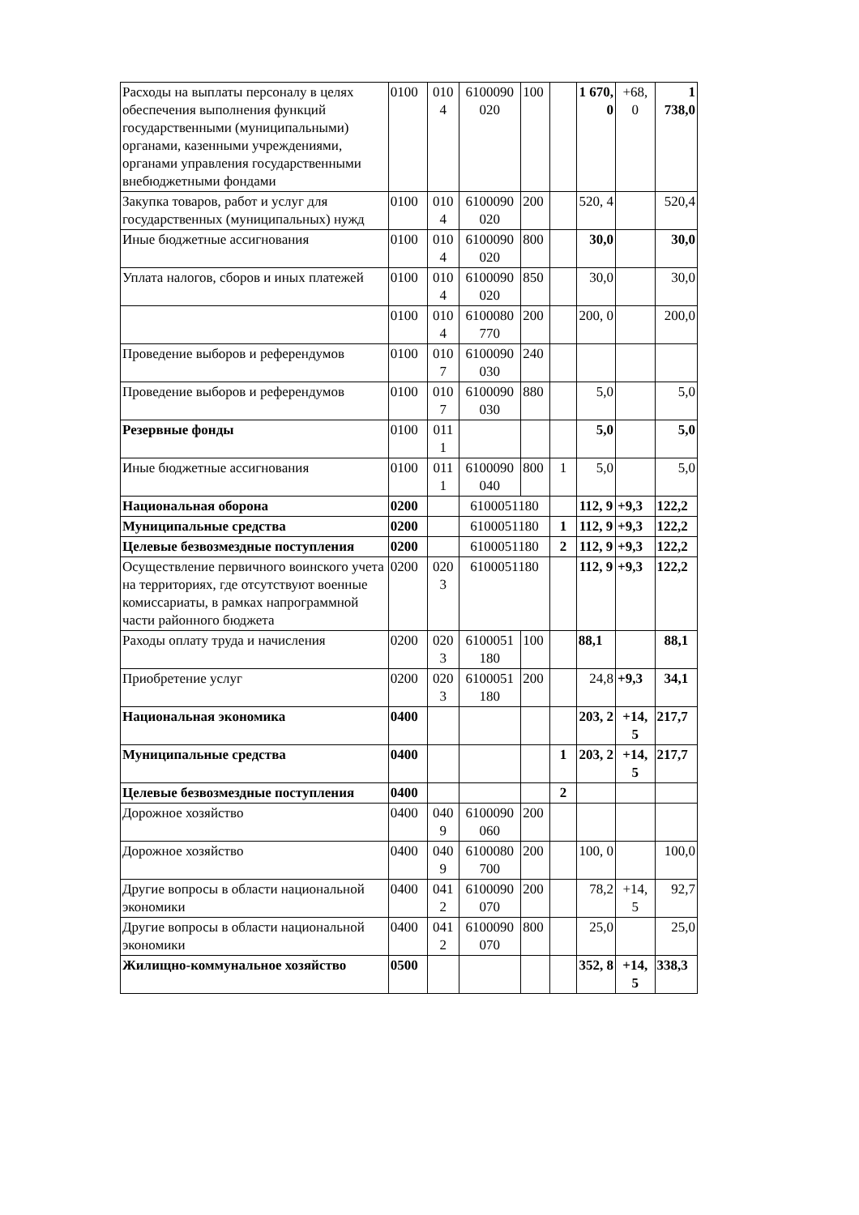| Расходы на выплаты персоналу в целях обеспечения выполнения функций государственными (муниципальными) органами, казенными учреждениями, органами управления государственными внебюджетными фондами | 0100 | 010 4 | 6100090 020 | 100 | | 1 670, 0 | +68, 0 | 1 738,0 |
| Закупка товаров, работ и услуг для государственных (муниципальных) нужд | 0100 | 010 4 | 6100090 020 | 200 | | 520, 4 | | 520,4 |
| Иные бюджетные ассигнования | 0100 | 010 4 | 6100090 020 | 800 | | 30,0 | | 30,0 |
| Уплата налогов, сборов и иных платежей | 0100 | 010 4 | 6100090 020 | 850 | | 30,0 | | 30,0 |
| | 0100 | 010 4 | 6100080 770 | 200 | | 200, 0 | | 200,0 |
| Проведение выборов и референдумов | 0100 | 010 7 | 6100090 030 | 240 | | | | |
| Проведение выборов и референдумов | 0100 | 010 7 | 6100090 030 | 880 | | 5,0 | | 5,0 |
| Резервные фонды | 0100 | 011 1 | | | | 5,0 | | 5,0 |
| Иные бюджетные ассигнования | 0100 | 011 1 | 6100090 040 | 800 | 1 | 5,0 | | 5,0 |
| Национальная оборона | 0200 | | 6100051180 | | | 112, 9 | +9,3 | 122,2 |
| Муниципальные средства | 0200 | | 6100051180 | | 1 | 112, 9 | +9,3 | 122,2 |
| Целевые безвозмездные поступления | 0200 | | 6100051180 | | 2 | 112, 9 | +9,3 | 122,2 |
| Осуществление первичного воинского учета на территориях, где отсутствуют военные комиссариаты, в рамках напрограммной части районного бюджета | 0200 | 020 3 | 6100051180 | | | 112, 9 | +9,3 | 122,2 |
| Раходы оплату труда и начисления | 0200 | 020 3 | 6100051 180 | 100 | | 88,1 | | 88,1 |
| Приобретение услуг | 0200 | 020 3 | 6100051 180 | 200 | | 24,8 | +9,3 | 34,1 |
| Национальная экономика | 0400 | | | | | 203, 2 | +14, 5 | 217,7 |
| Муниципальные средства | 0400 | | | | 1 | 203, 2 | +14, 5 | 217,7 |
| Целевые безвозмездные поступления | 0400 | | | | 2 | | | |
| Дорожное хозяйство | 0400 | 040 9 | 6100090 060 | 200 | | | | |
| Дорожное хозяйство | 0400 | 040 9 | 6100080 700 | 200 | | 100, 0 | | 100,0 |
| Другие вопросы в области национальной экономики | 0400 | 041 2 | 6100090 070 | 200 | | 78,2 | +14, 5 | 92,7 |
| Другие вопросы в области национальной экономики | 0400 | 041 2 | 6100090 070 | 800 | | 25,0 | | 25,0 |
| Жилищно-коммунальное хозяйство | 0500 | | | | | 352, 8 | +14, 5 | 338,3 |